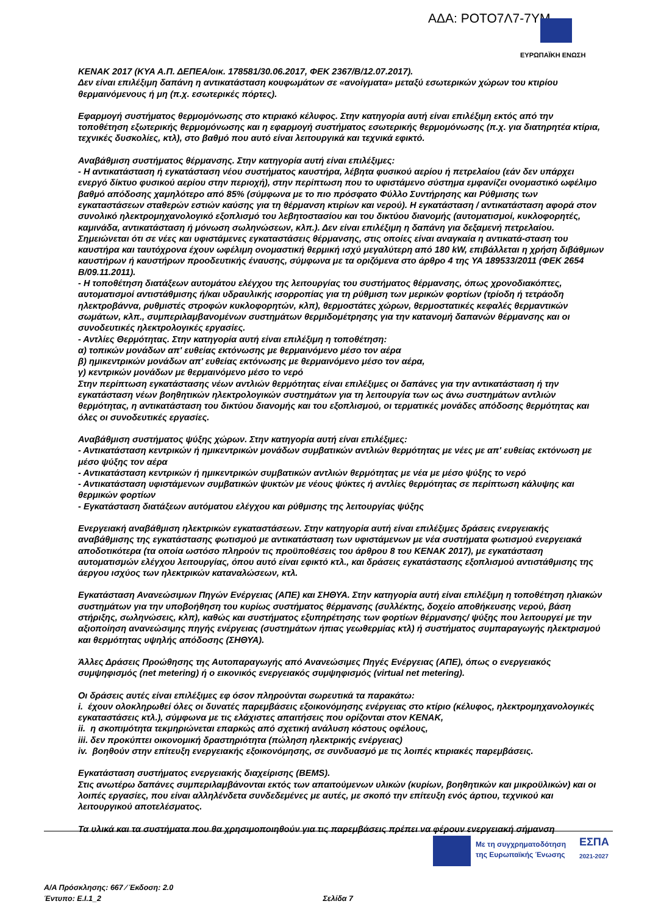ΑΔΑ: ΡΟΤΟ7Λ7-7ΥΜ
ΕΥΡΩΠΑΪΚΗ ΕΝΩΣΗ
KENAK 2017 (ΚΥΑ Α.Π. ΔΕΠΕΑ/οικ. 178581/30.06.2017, ΦΕΚ 2367/Β/12.07.2017).
Δεν είναι επιλέξιμη δαπάνη η αντικατάσταση κουφωμάτων σε «ανοίγματα» μεταξύ εσωτερικών χώρων του κτιρίου θερμαινόμενους ή μη (π.χ. εσωτερικές πόρτες).
Εφαρμογή συστήματος θερμομόνωσης στο κτιριακό κέλυφος. Στην κατηγορία αυτή είναι επιλέξιμη εκτός από την τοποθέτηση εξωτερικής θερμομόνωσης και η εφαρμογή συστήματος εσωτερικής θερμομόνωσης (π.χ. για διατηρητέα κτίρια, τεχνικές δυσκολίες, κτλ), στο βαθμό που αυτό είναι λειτουργικά και τεχνικά εφικτό.
Αναβάθμιση συστήματος θέρμανσης. Στην κατηγορία αυτή είναι επιλέξιμες:
- Η αντικατάσταση ή εγκατάσταση νέου συστήματος καυστήρα, λέβητα φυσικού αερίου ή πετρελαίου (εάν δεν υπάρχει ενεργό δίκτυο φυσικού αερίου στην περιοχή), στην περίπτωση που το υφιστάμενο σύστημα εμφανίζει ονομαστικό ωφέλιμο βαθμό απόδοσης χαμηλότερο από 85% (σύμφωνα με το πιο πρόσφατο Φύλλο Συντήρησης και Ρύθμισης των εγκαταστάσεων σταθερών εστιών καύσης για τη θέρμανση κτιρίων και νερού). Η εγκατάσταση / αντικατάσταση αφορά στον συνολικό ηλεκτρομηχανολογικό εξοπλισμό του λεβητοστασίου και του δικτύου διανομής (αυτοματισμοί, κυκλοφορητές, καμινάδα, αντικατάσταση ή μόνωση σωληνώσεων, κλπ.). Δεν είναι επιλέξιμη η δαπάνη για δεξαμενή πετρελαίου. Σημειώνεται ότι σε νέες και υφιστάμενες εγκαταστάσεις θέρμανσης, στις οποίες είναι αναγκαία η αντικατά-σταση του καυστήρα και ταυτόχρονα έχουν ωφέλιμη ονομαστική θερμική ισχύ μεγαλύτερη από 180 kW, επιβάλλεται η χρήση διβάθμιων καυστήρων ή καυστήρων προοδευτικής έναυσης, σύμφωνα με τα οριζόμενα στο άρθρο 4 της ΥΑ 189533/2011 (ΦΕΚ 2654 Β/09.11.2011).
- Η τοποθέτηση διατάξεων αυτομάτου ελέγχου της λειτουργίας του συστήματος θέρμανσης, όπως χρονοδιακόπτες, αυτοματισμοί αντιστάθμισης ή/και υδραυλικής ισορροπίας για τη ρύθμιση των μερικών φορτίων (τρίοδη ή τετράοδη ηλεκτροβάννα, ρυθμιστές στροφών κυκλοφορητών, κλπ), θερμοστάτες χώρων, θερμοστατικές κεφαλές θερμαντικών σωμάτων, κλπ., συμπεριλαμβανομένων συστημάτων θερμιδομέτρησης για την κατανομή δαπανών θέρμανσης και οι συνοδευτικές ηλεκτρολογικές εργασίες.
- Αντλίες Θερμότητας. Στην κατηγορία αυτή είναι επιλέξιμη η τοποθέτηση:
α) τοπικών μονάδων απ' ευθείας εκτόνωσης με θερμαινόμενο μέσο τον αέρα
β) ημικεντρικών μονάδων απ' ευθείας εκτόνωσης με θερμαινόμενο μέσο τον αέρα,
γ) κεντρικών μονάδων με θερμαινόμενο μέσο το νερό
Στην περίπτωση εγκατάστασης νέων αντλιών θερμότητας είναι επιλέξιμες οι δαπάνες για την αντικατάσταση ή την εγκατάσταση νέων βοηθητικών ηλεκτρολογικών συστημάτων για τη λειτουργία των ως άνω συστημάτων αντλιών θερμότητας, η αντικατάσταση του δικτύου διανομής και του εξοπλισμού, οι τερματικές μονάδες απόδοσης θερμότητας και όλες οι συνοδευτικές εργασίες.
Αναβάθμιση συστήματος ψύξης χώρων. Στην κατηγορία αυτή είναι επιλέξιμες:
- Αντικατάσταση κεντρικών ή ημικεντρικών μονάδων συμβατικών αντλιών θερμότητας με νέες με απ' ευθείας εκτόνωση με μέσο ψύξης τον αέρα
- Αντικατάσταση κεντρικών ή ημικεντρικών συμβατικών αντλιών θερμότητας με νέα με μέσο ψύξης το νερό
- Αντικατάσταση υφιστάμενων συμβατικών ψυκτών με νέους ψύκτες ή αντλίες θερμότητας σε περίπτωση κάλυψης και θερμικών φορτίων
- Εγκατάσταση διατάξεων αυτόματου ελέγχου και ρύθμισης της λειτουργίας ψύξης
Ενεργειακή αναβάθμιση ηλεκτρικών εγκαταστάσεων. Στην κατηγορία αυτή είναι επιλέξιμες δράσεις ενεργειακής αναβάθμισης της εγκατάστασης φωτισμού με αντικατάσταση των υφιστάμενων με νέα συστήματα φωτισμού ενεργειακά αποδοτικότερα (τα οποία ωστόσο πληρούν τις προϋποθέσεις του άρθρου 8 του ΚΕΝΑΚ 2017), με εγκατάσταση αυτοματισμών ελέγχου λειτουργίας, όπου αυτό είναι εφικτό κτλ., και δράσεις εγκατάστασης εξοπλισμού αντιστάθμισης της άεργου ισχύος των ηλεκτρικών καταναλώσεων, κτλ.
Εγκατάσταση Ανανεώσιμων Πηγών Ενέργειας (ΑΠΕ) και ΣΗΘΥΑ. Στην κατηγορία αυτή είναι επιλέξιμη η τοποθέτηση ηλιακών συστημάτων για την υποβοήθηση του κυρίως συστήματος θέρμανσης (συλλέκτης, δοχείο αποθήκευσης νερού, βάση στήριξης, σωληνώσεις, κλπ), καθώς και συστήματος εξυπηρέτησης των φορτίων θέρμανσης/ ψύξης που λειτουργεί με την αξιοποίηση ανανεώσιμης πηγής ενέργειας (συστημάτων ήπιας γεωθερμίας κτλ) ή συστήματος συμπαραγωγής ηλεκτρισμού και θερμότητας υψηλής απόδοσης (ΣΗΘΥΑ).
Άλλες Δράσεις Προώθησης της Αυτοπαραγωγής από Ανανεώσιμες Πηγές Ενέργειας (ΑΠΕ), όπως ο ενεργειακός συμψηφισμός (net metering) ή ο εικονικός ενεργειακός συμψηφισμός (virtual net metering).
Οι δράσεις αυτές είναι επιλέξιμες εφ όσον πληρούνται σωρευτικά τα παρακάτω:
i. έχουν ολοκληρωθεί όλες οι δυνατές παρεμβάσεις εξοικονόμησης ενέργειας στο κτίριο (κέλυφος, ηλεκτρομηχανολογικές εγκαταστάσεις κτλ.), σύμφωνα με τις ελάχιστες απαιτήσεις που ορίζονται στον ΚΕΝΑΚ,
ii. η σκοπιμότητα τεκμηριώνεται επαρκώς από σχετική ανάλυση κόστους οφέλους,
iii. δεν προκύπτει οικονομική δραστηριότητα (πώληση ηλεκτρικής ενέργειας)
iv. βοηθούν στην επίτευξη ενεργειακής εξοικονόμησης, σε συνδυασμό με τις λοιπές κτιριακές παρεμβάσεις.
Εγκατάσταση συστήματος ενεργειακής διαχείρισης (BEMS).
Στις ανωτέρω δαπάνες συμπεριλαμβάνονται εκτός των απαιτούμενων υλικών (κυρίων, βοηθητικών και μικροϋλικών) και οι λοιπές εργασίες, που είναι αλληλένδετα συνδεδεμένες με αυτές, με σκοπό την επίτευξη ενός άρτιου, τεχνικού και λειτουργικού αποτελέσματος.
Τα υλικά και τα συστήματα που θα χρησιμοποιηθούν για τις παρεμβάσεις πρέπει να φέρουν ενεργειακή σήμανση
Με τη συγχρηματοδότηση
της Ευρωπαϊκής Ένωσης
ΕΣΠΑ
2021-2027
Α/Α Πρόσκλησης: 667 ⁄ Έκδοση: 2.0
Έντυπο: Ε.Ι.1_2 Σελίδα 7